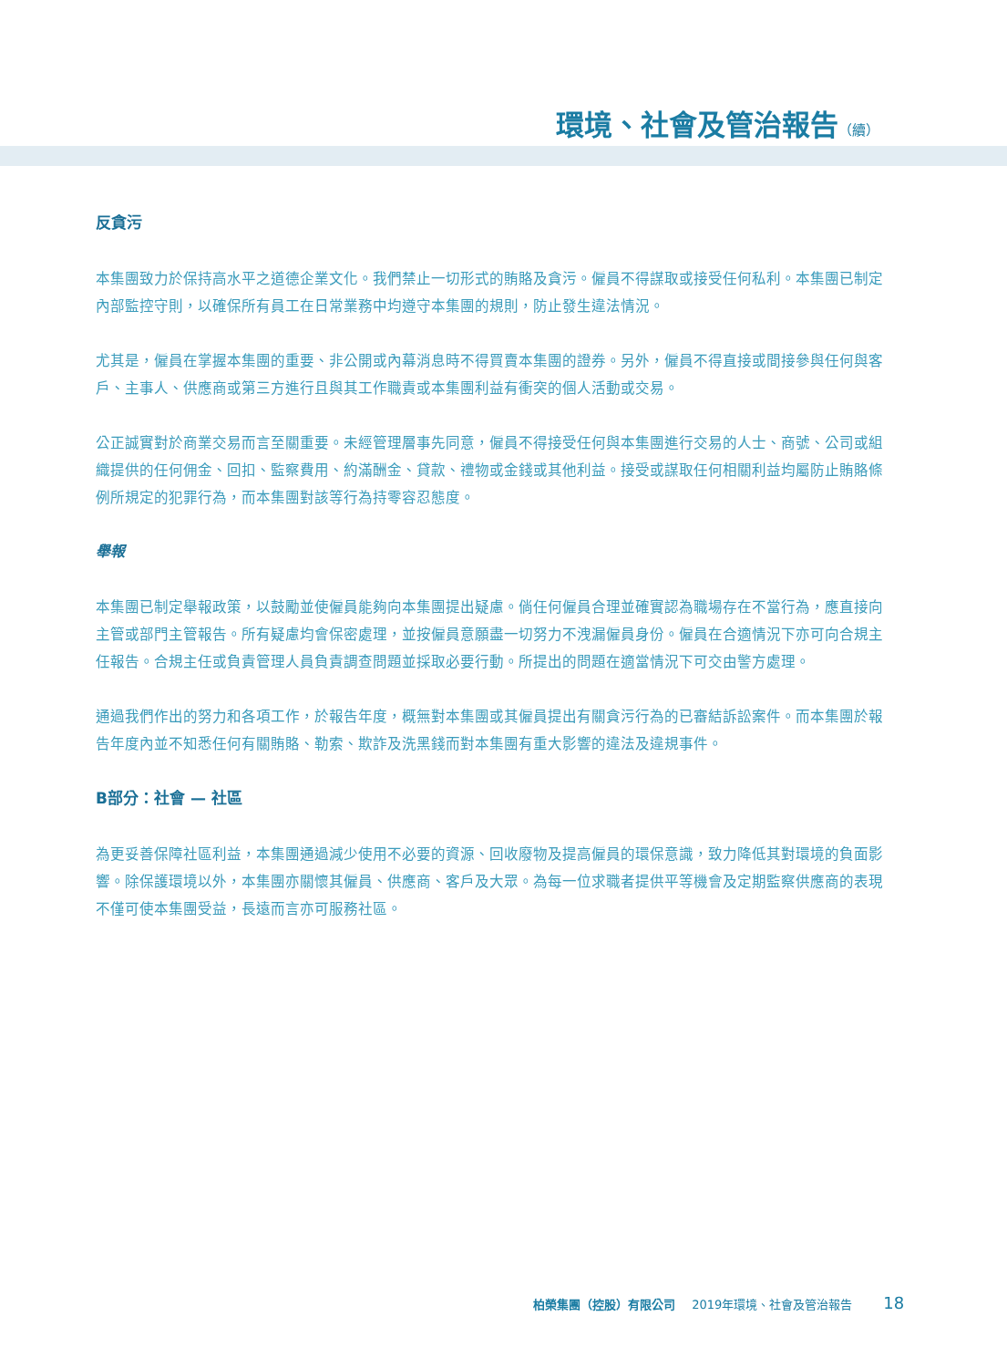環境、社會及管治報告（續）
反貪污
本集團致力於保持高水平之道德企業文化。我們禁止一切形式的賄賂及貪污。僱員不得謀取或接受任何私利。本集團已制定內部監控守則，以確保所有員工在日常業務中均遵守本集團的規則，防止發生違法情況。
尤其是，僱員在掌握本集團的重要、非公開或內幕消息時不得買賣本集團的證券。另外，僱員不得直接或間接參與任何與客戶、主事人、供應商或第三方進行且與其工作職責或本集團利益有衝突的個人活動或交易。
公正誠實對於商業交易而言至關重要。未經管理層事先同意，僱員不得接受任何與本集團進行交易的人士、商號、公司或組織提供的任何佣金、回扣、監察費用、約滿酬金、貸款、禮物或金錢或其他利益。接受或謀取任何相關利益均屬防止賄賂條例所規定的犯罪行為，而本集團對該等行為持零容忍態度。
舉報
本集團已制定舉報政策，以鼓勵並使僱員能夠向本集團提出疑慮。倘任何僱員合理並確實認為職場存在不當行為，應直接向主管或部門主管報告。所有疑慮均會保密處理，並按僱員意願盡一切努力不洩漏僱員身份。僱員在合適情況下亦可向合規主任報告。合規主任或負責管理人員負責調查問題並採取必要行動。所提出的問題在適當情況下可交由警方處理。
通過我們作出的努力和各項工作，於報告年度，概無對本集團或其僱員提出有關貪污行為的已審結訴訟案件。而本集團於報告年度內並不知悉任何有關賄賂、勒索、欺詐及洗黑錢而對本集團有重大影響的違法及違規事件。
B部分：社會 — 社區
為更妥善保障社區利益，本集團通過減少使用不必要的資源、回收廢物及提高僱員的環保意識，致力降低其對環境的負面影響。除保護環境以外，本集團亦關懷其僱員、供應商、客戶及大眾。為每一位求職者提供平等機會及定期監察供應商的表現不僅可使本集團受益，長遠而言亦可服務社區。
柏榮集團（控股）有限公司 2019年環境、社會及管治報告 18